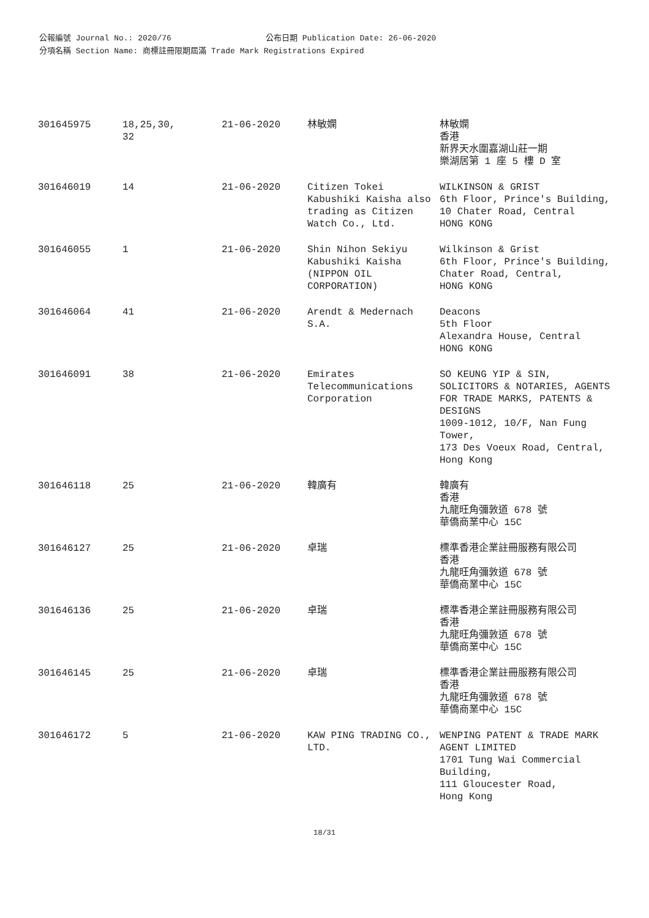公報編號 Journal No.: 2020/76 公布日期 Publication Date: 26-06-2020
分項名稱 Section Name: 商標註冊限期屆滿 Trade Mark Registrations Expired
| 301645975 | 18,25,30, 32 | 21-06-2020 | 林敏嫻 | 林敏嫻 香港 新界天水圍嘉湖山莊一期 樂湖居第 1 座 5 樓 D 室 |
| 301646019 | 14 | 21-06-2020 | Citizen Tokei Kabushiki Kaisha also trading as Citizen Watch Co., Ltd. | WILKINSON & GRIST 6th Floor, Prince's Building, 10 Chater Road, Central HONG KONG |
| 301646055 | 1 | 21-06-2020 | Shin Nihon Sekiyu Kabushiki Kaisha (NIPPON OIL CORPORATION) | Wilkinson & Grist 6th Floor, Prince's Building, Chater Road, Central, HONG KONG |
| 301646064 | 41 | 21-06-2020 | Arendt & Medernach S.A. | Deacons 5th Floor Alexandra House, Central HONG KONG |
| 301646091 | 38 | 21-06-2020 | Emirates Telecommunications Corporation | SO KEUNG YIP & SIN, SOLICITORS & NOTARIES, AGENTS FOR TRADE MARKS, PATENTS & DESIGNS 1009-1012, 10/F, Nan Fung Tower, 173 Des Voeux Road, Central, Hong Kong |
| 301646118 | 25 | 21-06-2020 | 韓廣有 | 韓廣有 香港 九龍旺角彌敦道 678 號 華僑商業中心 15C |
| 301646127 | 25 | 21-06-2020 | 卓瑞 | 標準香港企業註冊服務有限公司 香港 九龍旺角彌敦道 678 號 華僑商業中心 15C |
| 301646136 | 25 | 21-06-2020 | 卓瑞 | 標準香港企業註冊服務有限公司 香港 九龍旺角彌敦道 678 號 華僑商業中心 15C |
| 301646145 | 25 | 21-06-2020 | 卓瑞 | 標準香港企業註冊服務有限公司 香港 九龍旺角彌敦道 678 號 華僑商業中心 15C |
| 301646172 | 5 | 21-06-2020 | KAW PING TRADING CO., LTD. | WENPING PATENT & TRADE MARK AGENT LIMITED 1701 Tung Wai Commercial Building, 111 Gloucester Road, Hong Kong |
18/31